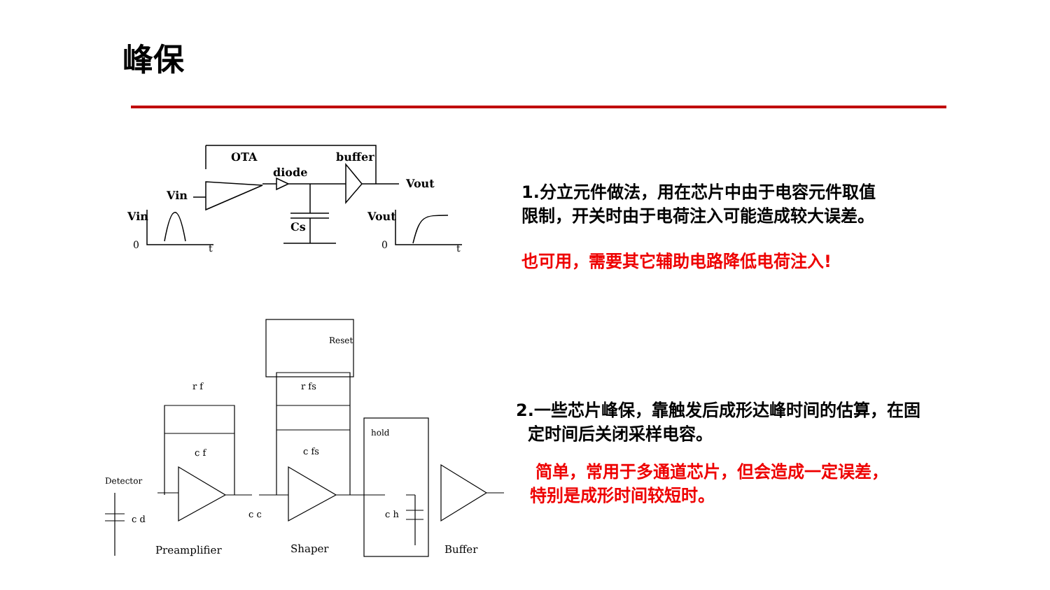峰保
OTA
diode
buffer
Vout
Vin
Vin
Cs
Vout
0
t
0
t
1.分立元件做法，用在芯片中由于电容元件取值
限制，开关时由于电荷注入可能造成较大误差。
也可用，需要其它辅助电路降低电荷注入!
Detector
Reset
hold
r f
r fs
c f
c fs
c d
c c
c h
Preamplifier
Shaper
Buffer
2.一些芯片峰保，靠触发后成形达峰时间的估算，在固
定时间后关闭采样电容。
简单，常用于多通道芯片，但会造成一定误差，
特别是成形时间较短时。